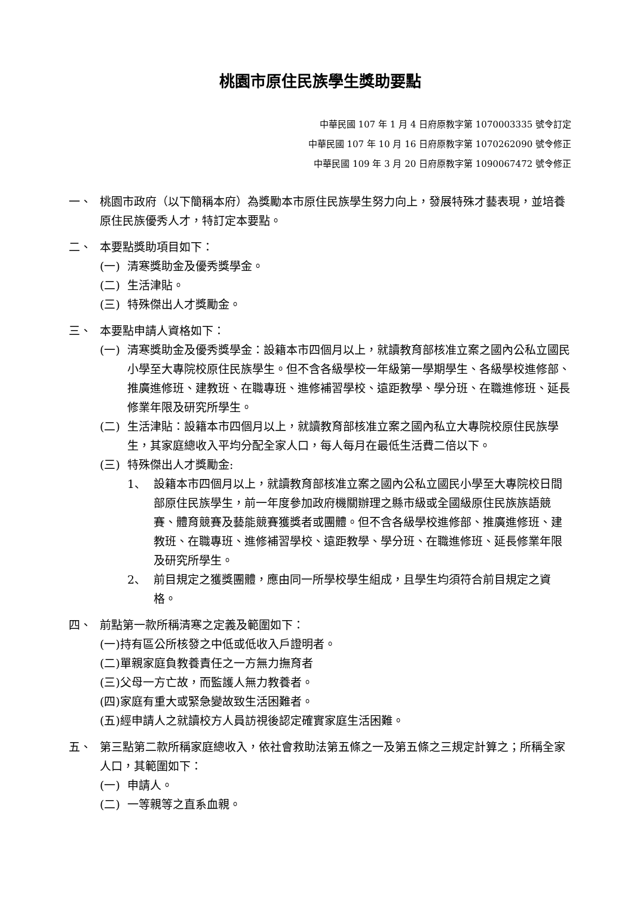桃園市原住民族學生獎助要點
中華民國 107 年 1 月 4 日府原教字第 1070003335 號令訂定
中華民國 107 年 10 月 16 日府原教字第 1070262090 號令修正
中華民國 109 年 3 月 20 日府原教字第 1090067472 號令修正
一、 桃園市政府（以下簡稱本府）為獎勵本市原住民族學生努力向上，發展特殊才藝表現，並培養原住民族優秀人才，特訂定本要點。
二、 本要點獎助項目如下：
(一) 清寒獎助金及優秀獎學金。
(二) 生活津貼。
(三) 特殊傑出人才獎勵金。
三、 本要點申請人資格如下：
(一) 清寒獎助金及優秀獎學金：設籍本市四個月以上，就讀教育部核准立案之國內公私立國民小學至大專院校原住民族學生。但不含各級學校一年級第一學期學生、各級學校進修部、推廣進修班、建教班、在職專班、進修補習學校、遠距教學、學分班、在職進修班、延長修業年限及研究所學生。
(二) 生活津貼：設籍本市四個月以上，就讀教育部核准立案之國內私立大專院校原住民族學生，其家庭總收入平均分配全家人口，每人每月在最低生活費二倍以下。
(三) 特殊傑出人才獎勵金:
1、 設籍本市四個月以上，就讀教育部核准立案之國內公私立國民小學至大專院校日間部原住民族學生，前一年度參加政府機關辦理之縣市級或全國級原住民族族語競賽、體育競賽及藝能競賽獲獎者或團體。但不含各級學校進修部、推廣進修班、建教班、在職專班、進修補習學校、遠距教學、學分班、在職進修班、延長修業年限及研究所學生。
2、 前目規定之獲獎團體，應由同一所學校學生組成，且學生均須符合前目規定之資格。
四、 前點第一款所稱清寒之定義及範圍如下：
(一)持有區公所核發之中低或低收入戶證明者。
(二)單親家庭負教養責任之一方無力撫育者
(三)父母一方亡故，而監護人無力教養者。
(四)家庭有重大或緊急變故致生活困難者。
(五)經申請人之就讀校方人員訪視後認定確實家庭生活困難。
五、 第三點第二款所稱家庭總收入，依社會救助法第五條之一及第五條之三規定計算之；所稱全家人口，其範圍如下：
(一) 申請人。
(二) 一等親等之直系血親。